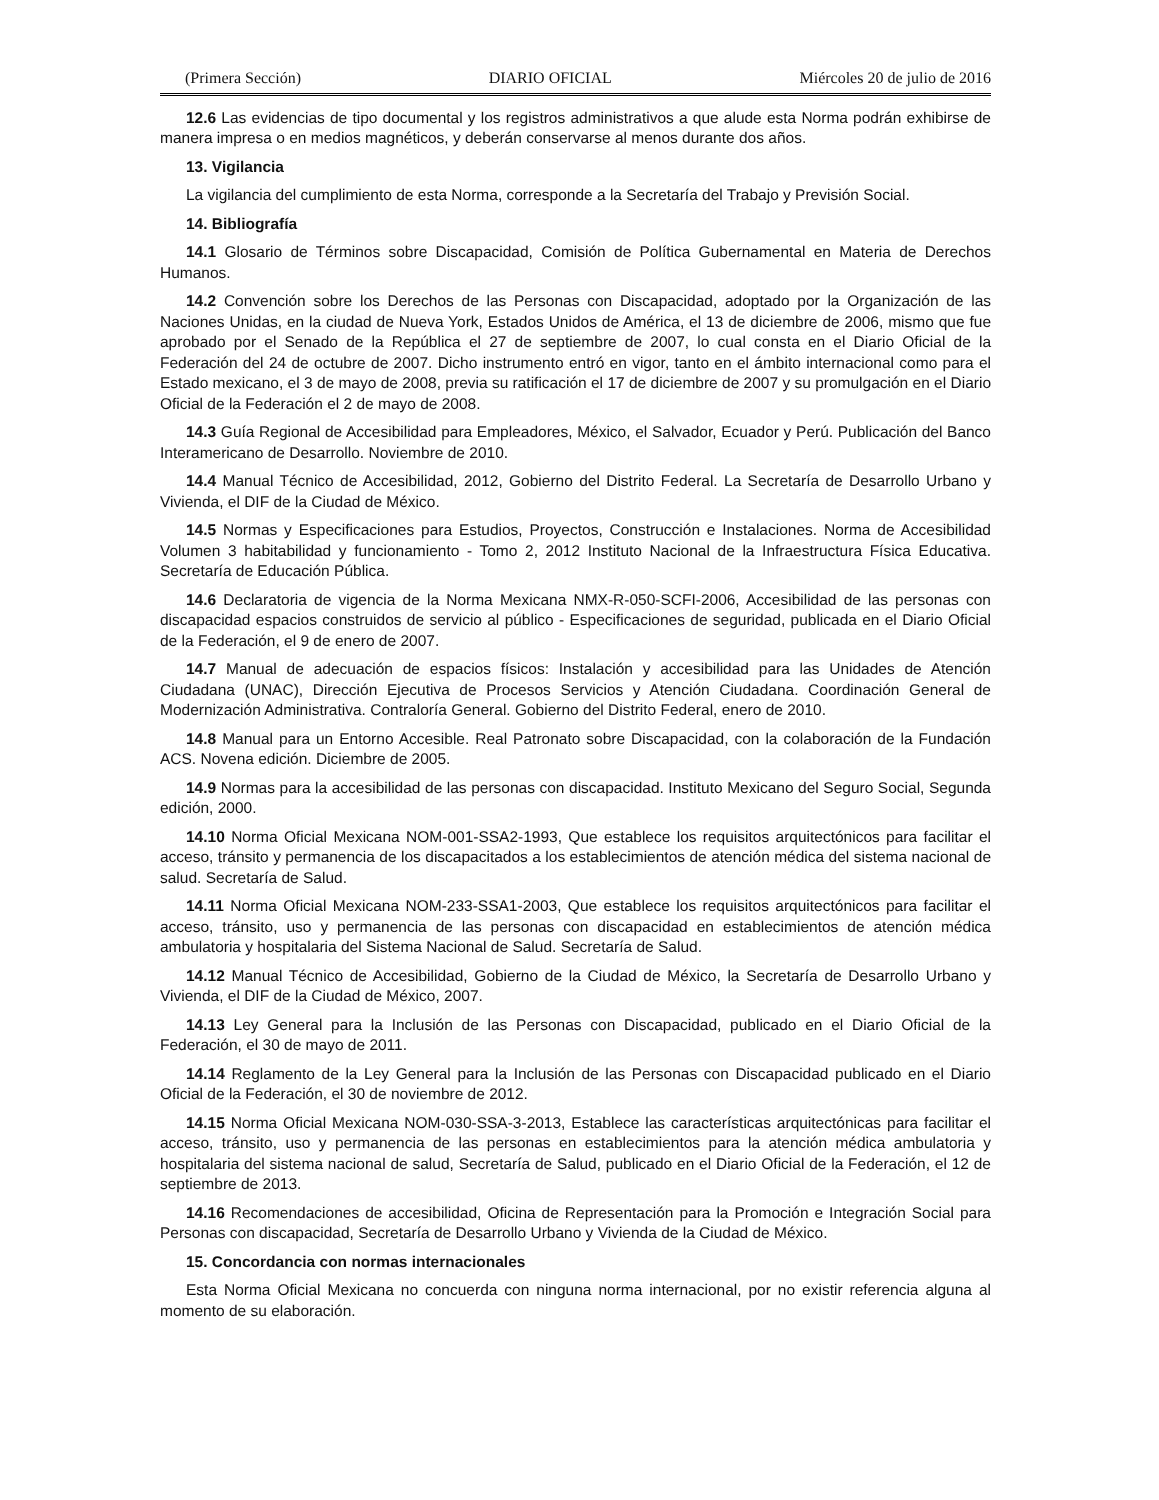(Primera Sección) DIARIO OFICIAL Miércoles 20 de julio de 2016
12.6 Las evidencias de tipo documental y los registros administrativos a que alude esta Norma podrán exhibirse de manera impresa o en medios magnéticos, y deberán conservarse al menos durante dos años.
13. Vigilancia
La vigilancia del cumplimiento de esta Norma, corresponde a la Secretaría del Trabajo y Previsión Social.
14. Bibliografía
14.1 Glosario de Términos sobre Discapacidad, Comisión de Política Gubernamental en Materia de Derechos Humanos.
14.2 Convención sobre los Derechos de las Personas con Discapacidad, adoptado por la Organización de las Naciones Unidas, en la ciudad de Nueva York, Estados Unidos de América, el 13 de diciembre de 2006, mismo que fue aprobado por el Senado de la República el 27 de septiembre de 2007, lo cual consta en el Diario Oficial de la Federación del 24 de octubre de 2007. Dicho instrumento entró en vigor, tanto en el ámbito internacional como para el Estado mexicano, el 3 de mayo de 2008, previa su ratificación el 17 de diciembre de 2007 y su promulgación en el Diario Oficial de la Federación el 2 de mayo de 2008.
14.3 Guía Regional de Accesibilidad para Empleadores, México, el Salvador, Ecuador y Perú. Publicación del Banco Interamericano de Desarrollo. Noviembre de 2010.
14.4 Manual Técnico de Accesibilidad, 2012, Gobierno del Distrito Federal. La Secretaría de Desarrollo Urbano y Vivienda, el DIF de la Ciudad de México.
14.5 Normas y Especificaciones para Estudios, Proyectos, Construcción e Instalaciones. Norma de Accesibilidad Volumen 3 habitabilidad y funcionamiento - Tomo 2, 2012 Instituto Nacional de la Infraestructura Física Educativa. Secretaría de Educación Pública.
14.6 Declaratoria de vigencia de la Norma Mexicana NMX-R-050-SCFI-2006, Accesibilidad de las personas con discapacidad espacios construidos de servicio al público - Especificaciones de seguridad, publicada en el Diario Oficial de la Federación, el 9 de enero de 2007.
14.7 Manual de adecuación de espacios físicos: Instalación y accesibilidad para las Unidades de Atención Ciudadana (UNAC), Dirección Ejecutiva de Procesos Servicios y Atención Ciudadana. Coordinación General de Modernización Administrativa. Contraloría General. Gobierno del Distrito Federal, enero de 2010.
14.8 Manual para un Entorno Accesible. Real Patronato sobre Discapacidad, con la colaboración de la Fundación ACS. Novena edición. Diciembre de 2005.
14.9 Normas para la accesibilidad de las personas con discapacidad. Instituto Mexicano del Seguro Social, Segunda edición, 2000.
14.10 Norma Oficial Mexicana NOM-001-SSA2-1993, Que establece los requisitos arquitectónicos para facilitar el acceso, tránsito y permanencia de los discapacitados a los establecimientos de atención médica del sistema nacional de salud. Secretaría de Salud.
14.11 Norma Oficial Mexicana NOM-233-SSA1-2003, Que establece los requisitos arquitectónicos para facilitar el acceso, tránsito, uso y permanencia de las personas con discapacidad en establecimientos de atención médica ambulatoria y hospitalaria del Sistema Nacional de Salud. Secretaría de Salud.
14.12 Manual Técnico de Accesibilidad, Gobierno de la Ciudad de México, la Secretaría de Desarrollo Urbano y Vivienda, el DIF de la Ciudad de México, 2007.
14.13 Ley General para la Inclusión de las Personas con Discapacidad, publicado en el Diario Oficial de la Federación, el 30 de mayo de 2011.
14.14 Reglamento de la Ley General para la Inclusión de las Personas con Discapacidad publicado en el Diario Oficial de la Federación, el 30 de noviembre de 2012.
14.15 Norma Oficial Mexicana NOM-030-SSA-3-2013, Establece las características arquitectónicas para facilitar el acceso, tránsito, uso y permanencia de las personas en establecimientos para la atención médica ambulatoria y hospitalaria del sistema nacional de salud, Secretaría de Salud, publicado en el Diario Oficial de la Federación, el 12 de septiembre de 2013.
14.16 Recomendaciones de accesibilidad, Oficina de Representación para la Promoción e Integración Social para Personas con discapacidad, Secretaría de Desarrollo Urbano y Vivienda de la Ciudad de México.
15. Concordancia con normas internacionales
Esta Norma Oficial Mexicana no concuerda con ninguna norma internacional, por no existir referencia alguna al momento de su elaboración.